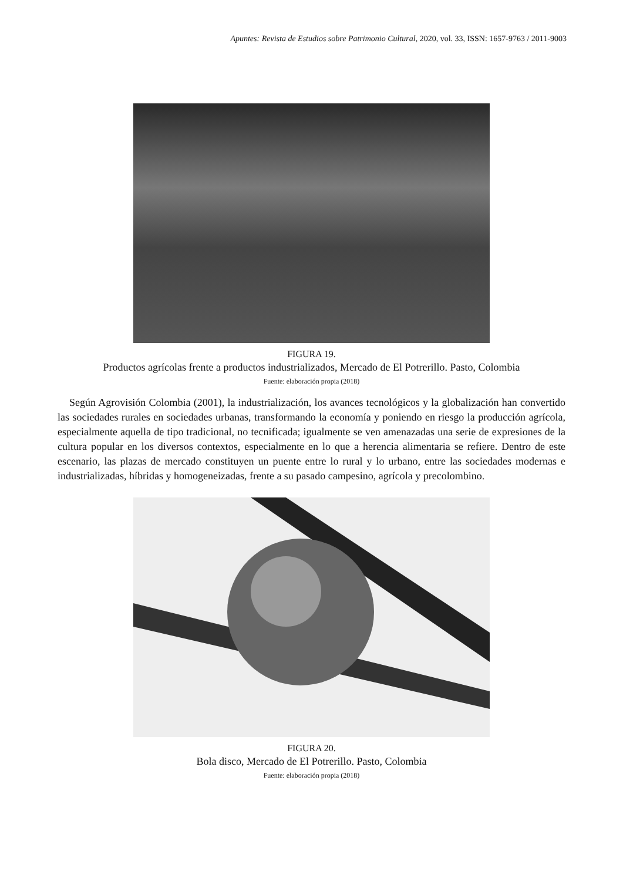Apuntes: Revista de Estudios sobre Patrimonio Cultural, 2020, vol. 33, ISSN: 1657-9763 / 2011-9003
FIGURA 19.
Productos agrícolas frente a productos industrializados, Mercado de El Potrerillo. Pasto, Colombia
Fuente: elaboración propia (2018)
Según Agrovisión Colombia (2001), la industrialización, los avances tecnológicos y la globalización han convertido las sociedades rurales en sociedades urbanas, transformando la economía y poniendo en riesgo la producción agrícola, especialmente aquella de tipo tradicional, no tecnificada; igualmente se ven amenazadas una serie de expresiones de la cultura popular en los diversos contextos, especialmente en lo que a herencia alimentaria se refiere. Dentro de este escenario, las plazas de mercado constituyen un puente entre lo rural y lo urbano, entre las sociedades modernas e industrializadas, híbridas y homogeneizadas, frente a su pasado campesino, agrícola y precolombino.
FIGURA 20.
Bola disco, Mercado de El Potrerillo. Pasto, Colombia
Fuente: elaboración propia (2018)